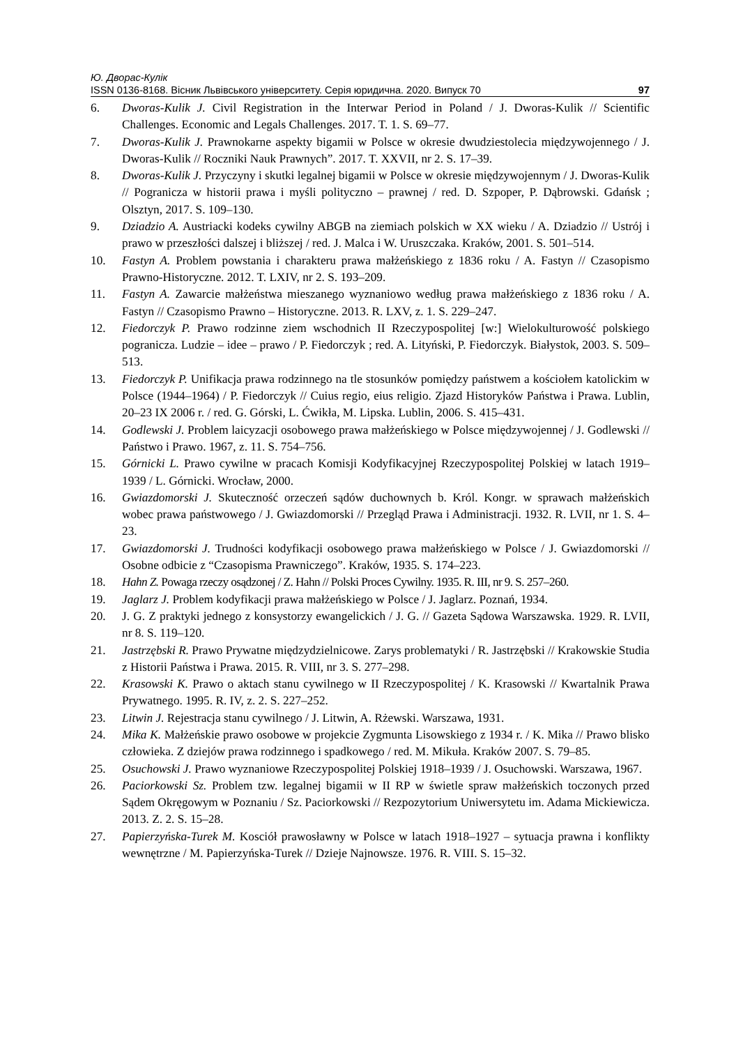Ю. Дворас-Кулік
ISSN 0136-8168. Вісник Львівського університету. Серія юридична. 2020. Випуск 70 97
6. Dworas-Kulik J. Civil Registration in the Interwar Period in Poland / J. Dworas-Kulik // Scientific Challenges. Economic and Legals Challenges. 2017. T. 1. S. 69–77.
7. Dworas-Kulik J. Prawnokarne aspekty bigamii w Polsce w okresie dwudziestolecia międzywojennego / J. Dworas-Kulik // Roczniki Nauk Prawnych”. 2017. T. XXVII, nr 2. S. 17–39.
8. Dworas-Kulik J. Przyczyny i skutki legalnej bigamii w Polsce w okresie międzywojennym / J. Dworas-Kulik // Pogranicza w historii prawa i myśli polityczno – prawnej / red. D. Szpoper, P. Dąbrowski. Gdańsk ; Olsztyn, 2017. S. 109–130.
9. Dziadzio A. Austriacki kodeks cywilny ABGB na ziemiach polskich w XX wieku / A. Dziadzio // Ustrój i prawo w przeszłości dalszej i bliższej / red. J. Malca i W. Uruszczaka. Kraków, 2001. S. 501–514.
10. Fastyn A. Problem powstania i charakteru prawa małżeńskiego z 1836 roku / A. Fastyn // Czasopismo Prawno-Historyczne. 2012. T. LXIV, nr 2. S. 193–209.
11. Fastyn A. Zawarcie małżeństwa mieszanego wyznaniowo według prawa małżeńskiego z 1836 roku / A. Fastyn // Czasopismo Prawno – Historyczne. 2013. R. LXV, z. 1. S. 229–247.
12. Fiedorczyk P. Prawo rodzinne ziem wschodnich II Rzeczypospolitej [w:] Wielokulturowość polskiego pogranicza. Ludzie – idee – prawo / P. Fiedorczyk ; red. A. Lityński, P. Fiedorczyk. Białystok, 2003. S. 509–513.
13. Fiedorczyk P. Unifikacja prawa rodzinnego na tle stosunków pomiędzy państwem a kościołem katolickim w Polsce (1944–1964) / P. Fiedorczyk // Cuius regio, eius religio. Zjazd Historyków Państwa i Prawa. Lublin, 20–23 IX 2006 r. / red. G. Górski, L. Ćwikła, M. Lipska. Lublin, 2006. S. 415–431.
14. Godlewski J. Problem laicyzacji osobowego prawa małżeńskiego w Polsce międzywojennej / J. Godlewski // Państwo i Prawo. 1967, z. 11. S. 754–756.
15. Górnicki L. Prawo cywilne w pracach Komisji Kodyfikacyjnej Rzeczypospolitej Polskiej w latach 1919–1939 / L. Górnicki. Wrocław, 2000.
16. Gwiazdomorski J. Skuteczność orzeczeń sądów duchownych b. Król. Kongr. w sprawach małżeńskich wobec prawa państwowego / J. Gwiazdomorski // Przegląd Prawa i Administracji. 1932. R. LVII, nr 1. S. 4–23.
17. Gwiazdomorski J. Trudności kodyfikacji osobowego prawa małżeńskiego w Polsce / J. Gwiazdomorski // Osobne odbicie z “Czasopisma Prawniczego”. Kraków, 1935. S. 174–223.
18. Hahn Z. Powaga rzeczy osądzonej / Z. Hahn // Polski Proces Cywilny. 1935. R. III, nr 9. S. 257–260.
19. Jaglarz J. Problem kodyfikacji prawa małżeńskiego w Polsce / J. Jaglarz. Poznań, 1934.
20. J. G. Z praktyki jednego z konsystorzy ewangelickich / J. G. // Gazeta Sądowa Warszawska. 1929. R. LVII, nr 8. S. 119–120.
21. Jastrzębski R. Prawo Prywatne międzydzielnicowe. Zarys problematyki / R. Jastrzębski // Krakowskie Studia z Historii Państwa i Prawa. 2015. R. VIII, nr 3. S. 277–298.
22. Krasowski K. Prawo o aktach stanu cywilnego w II Rzeczypospolitej / K. Krasowski // Kwartalnik Prawa Prywatnego. 1995. R. IV, z. 2. S. 227–252.
23. Litwin J. Rejestracja stanu cywilnego / J. Litwin, A. Rżewski. Warszawa, 1931.
24. Mika K. Małżeńskie prawo osobowe w projekcie Zygmunta Lisowskiego z 1934 r. / K. Mika // Prawo blisko człowieka. Z dziejów prawa rodzinnego i spadkowego / red. M. Mikuła. Kraków 2007. S. 79–85.
25. Osuchowski J. Prawo wyznaniowe Rzeczypospolitej Polskiej 1918–1939 / J. Osuchowski. Warszawa, 1967.
26. Paciorkowski Sz. Problem tzw. legalnej bigamii w II RP w świetle spraw małżeńskich toczonych przed Sądem Okręgowym w Poznaniu / Sz. Paciorkowski // Rezpozytorium Uniwersytetu im. Adama Mickiewicza. 2013. Z. 2. S. 15–28.
27. Papierzyńska-Turek M. Kosciół prawosławny w Polsce w latach 1918–1927 – sytuacja prawna i konflikty wewnętrzne / M. Papierzyńska-Turek // Dzieje Najnowsze. 1976. R. VIII. S. 15–32.